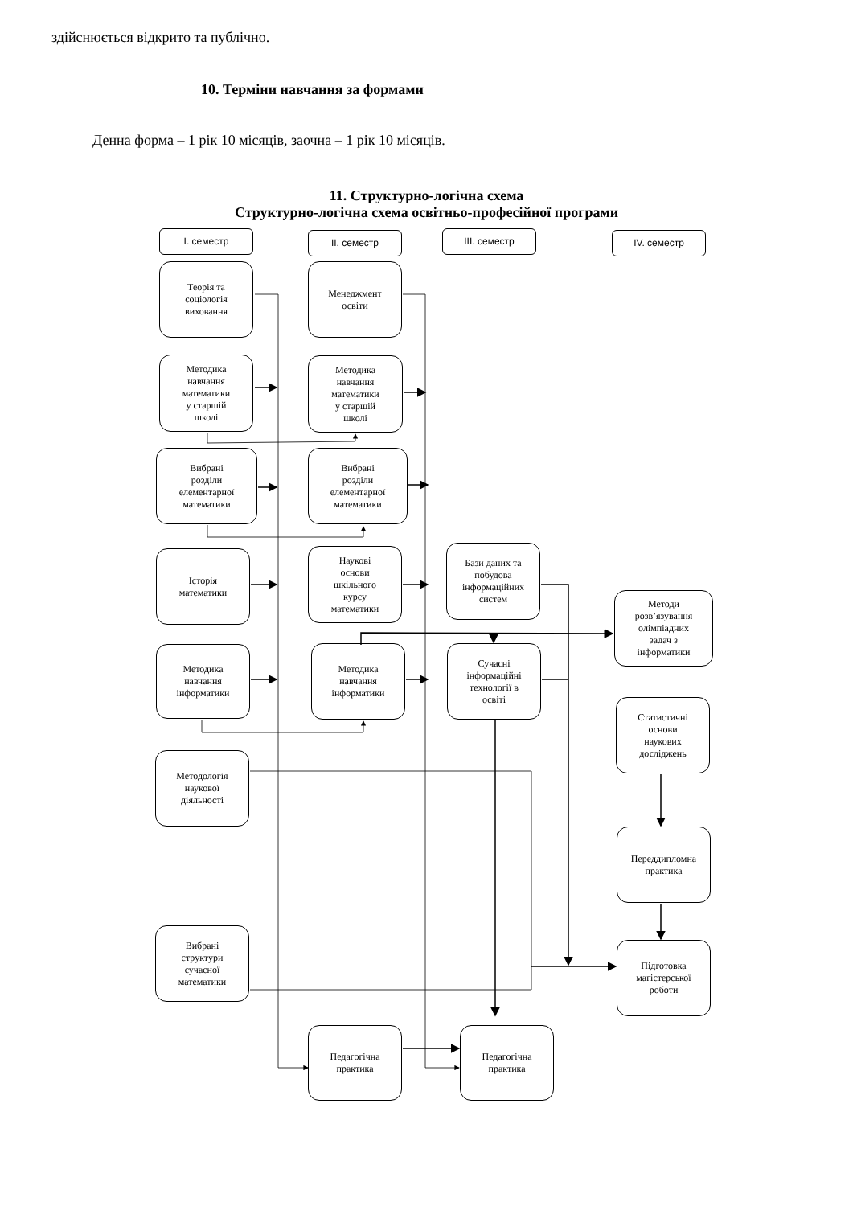здійснюється відкрито та публічно.
10. Терміни навчання за формами
Денна форма – 1 рік 10 місяців, заочна – 1 рік 10 місяців.
11. Структурно-логічна схема
Структурно-логічна схема освітньо-професійної програми
I. семестр
II. семестр
III. семестр
IV. семестр
Теорія та
соціологія
виховання
Менеджмент
освіти
Методика
навчання
математики
у старшій
школі
Методика
навчання
математики
у старшій
школі
Вибрані
розділи
елементарної
математики
Вибрані
розділи
елементарної
математики
Історія
математики
Наукові
основи
шкільного
курсу
математики
Бази даних та
побудова
інформаційних
систем
Методи
розв’язування
олімпіадних
задач з
інформатики
Методика
навчання
інформатики
Методика
навчання
інформатики
Сучасні
інформаційні
технології в
освіті
Статистичні
основи
наукових
досліджень
Методологія
наукової
діяльності
Переддипломна
практика
Вибрані
структури
сучасної
математики
Підготовка
магістерської
роботи
Педагогічна
практика
Педагогічна
практика